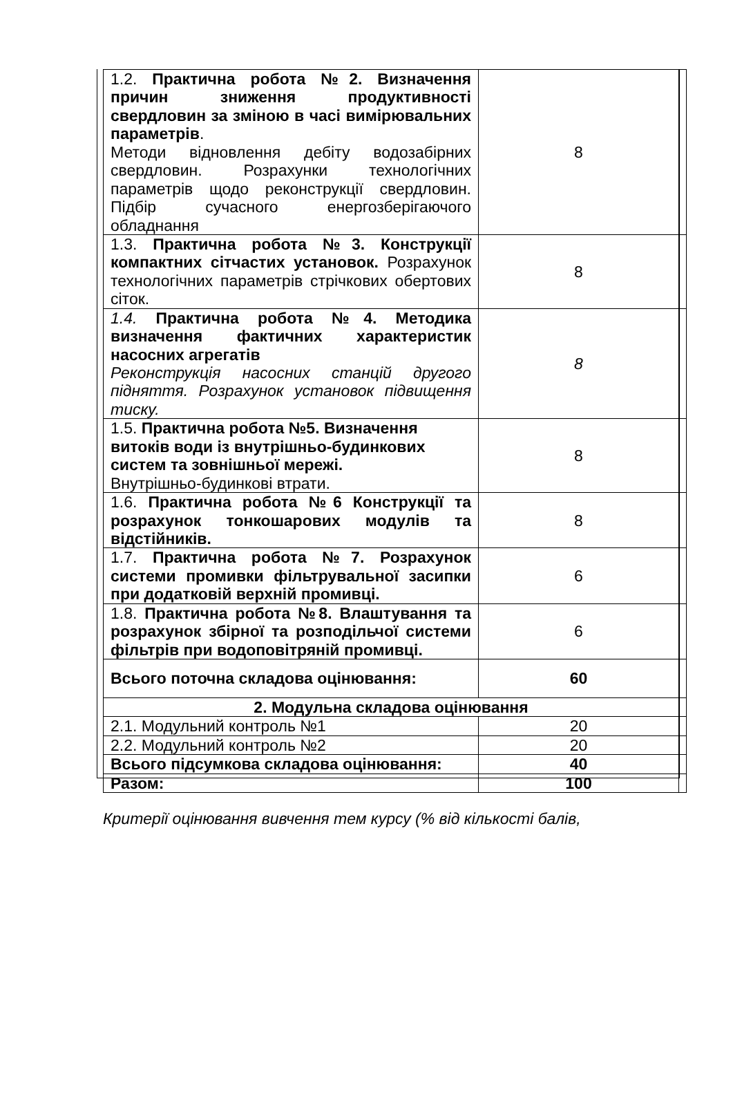| 1.2. Практична робота №2. Визначення причин зниження продуктивності свердловин за зміною в часі вимірювальних параметрів . Методи відновлення дебіту водозабірних свердловин. Розрахунки технологічних параметрів щодо реконструкції свердловин. Підбір сучасного енергозберігаючого обладнання | 8 | |
| 1.3. Практична робота №3. Конструкції компактних сітчастих установок. Розрахунок технологічних параметрів стрічкових обертових сіток. | 8 | |
| 1.4. Практична робота №4. Методика визначення фактичних характеристик насосних агрегатів Реконструкція насосних станцій другого підняття. Розрахунок установок підвищення тиску. | 8 | |
| 1.5. Практична робота №5. Визначення витоків води із внутрішньо-будинкових систем та зовнішньої мережі. Внутрішньо-будинкові втрати. | 8 | |
| 1.6. Практична робота №6 Конструкції та розрахунок тонкошарових модулів та відстійників. | 8 | |
| 1.7. Практична робота №7. Розрахунок системи промивки фільтрувальної засипки при додатковій верхній промивці. | 6 | |
| 1.8. Практична робота №8. Влаштування та розрахунок збірної та розподільчої системи фільтрів при водоповітряній промивці. | 6 | |
| Всього поточна складова оцінювання: | 60 | |
| 2. Модульна складова оцінювання | | |
| 2.1. Модульний контроль №1 | 20 | |
| 2.2. Модульний контроль №2 | 20 | |
| Всього підсумкова складова оцінювання: | 40 | |
| Разом: | 100 | |
Критерії оцінювання вивчення тем курсу (% від кількості балів,